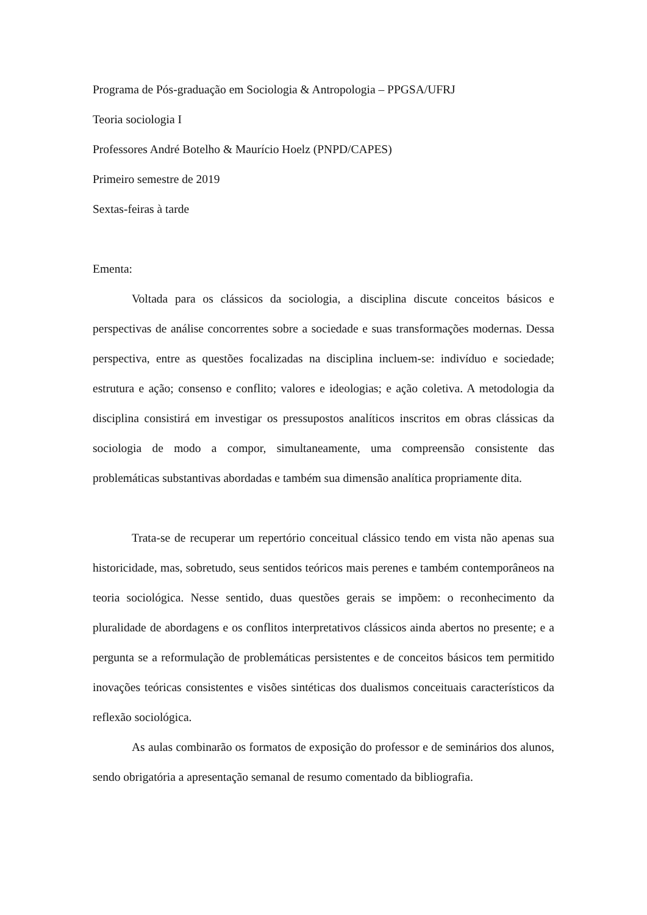Programa de Pós-graduação em Sociologia & Antropologia – PPGSA/UFRJ
Teoria sociologia I
Professores André Botelho & Maurício Hoelz (PNPD/CAPES)
Primeiro semestre de 2019
Sextas-feiras à tarde
Ementa:
Voltada para os clássicos da sociologia, a disciplina discute conceitos básicos e perspectivas de análise concorrentes sobre a sociedade e suas transformações modernas. Dessa perspectiva, entre as questões focalizadas na disciplina incluem-se: indivíduo e sociedade; estrutura e ação; consenso e conflito; valores e ideologias; e ação coletiva. A metodologia da disciplina consistirá em investigar os pressupostos analíticos inscritos em obras clássicas da sociologia de modo a compor, simultaneamente, uma compreensão consistente das problemáticas substantivas abordadas e também sua dimensão analítica propriamente dita.
Trata-se de recuperar um repertório conceitual clássico tendo em vista não apenas sua historicidade, mas, sobretudo, seus sentidos teóricos mais perenes e também contemporâneos na teoria sociológica. Nesse sentido, duas questões gerais se impõem: o reconhecimento da pluralidade de abordagens e os conflitos interpretativos clássicos ainda abertos no presente; e a pergunta se a reformulação de problemáticas persistentes e de conceitos básicos tem permitido inovações teóricas consistentes e visões sintéticas dos dualismos conceituais característicos da reflexão sociológica.
As aulas combinarão os formatos de exposição do professor e de seminários dos alunos, sendo obrigatória a apresentação semanal de resumo comentado da bibliografia.